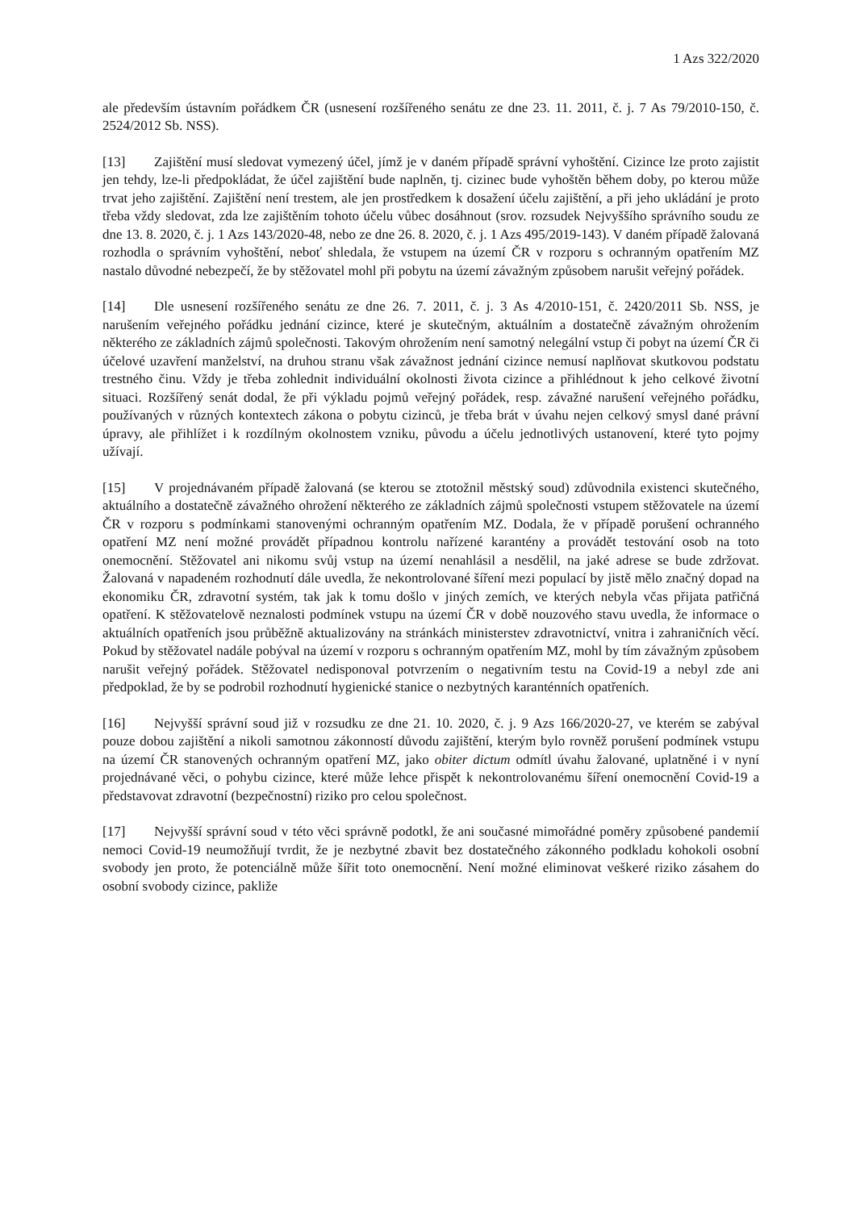1 Azs 322/2020
ale především ústavním pořádkem ČR (usnesení rozšířeného senátu ze dne 23. 11. 2011, č. j. 7 As 79/2010-150, č. 2524/2012 Sb. NSS).
[13] Zajištění musí sledovat vymezený účel, jímž je v daném případě správní vyhoštění. Cizince lze proto zajistit jen tehdy, lze-li předpokládat, že účel zajištění bude naplněn, tj. cizinec bude vyhoštěn během doby, po kterou může trvat jeho zajištění. Zajištění není trestem, ale jen prostředkem k dosažení účelu zajištění, a při jeho ukládání je proto třeba vždy sledovat, zda lze zajištěním tohoto účelu vůbec dosáhnout (srov. rozsudek Nejvyššího správního soudu ze dne 13. 8. 2020, č. j. 1 Azs 143/2020-48, nebo ze dne 26. 8. 2020, č. j. 1 Azs 495/2019-143). V daném případě žalovaná rozhodla o správním vyhoštění, neboť shledala, že vstupem na území ČR v rozporu s ochranným opatřením MZ nastalo důvodné nebezpečí, že by stěžovatel mohl při pobytu na území závažným způsobem narušit veřejný pořádek.
[14] Dle usnesení rozšířeného senátu ze dne 26. 7. 2011, č. j. 3 As 4/2010-151, č. 2420/2011 Sb. NSS, je narušením veřejného pořádku jednání cizince, které je skutečným, aktuálním a dostatečně závažným ohrožením některého ze základních zájmů společnosti. Takovým ohrožením není samotný nelegální vstup či pobyt na území ČR či účelové uzavření manželství, na druhou stranu však závažnost jednání cizince nemusí naplňovat skutkovou podstatu trestného činu. Vždy je třeba zohlednit individuální okolnosti života cizince a přihlédnout k jeho celkové životní situaci. Rozšířený senát dodal, že při výkladu pojmů veřejný pořádek, resp. závažné narušení veřejného pořádku, používaných v různých kontextech zákona o pobytu cizinců, je třeba brát v úvahu nejen celkový smysl dané právní úpravy, ale přihlížet i k rozdílným okolnostem vzniku, původu a účelu jednotlivých ustanovení, které tyto pojmy užívají.
[15] V projednávaném případě žalovaná (se kterou se ztotožnil městský soud) zdůvodnila existenci skutečného, aktuálního a dostatečně závažného ohrožení některého ze základních zájmů společnosti vstupem stěžovatele na území ČR v rozporu s podmínkami stanovenými ochranným opatřením MZ. Dodala, že v případě porušení ochranného opatření MZ není možné provádět případnou kontrolu nařízené karantény a provádět testování osob na toto onemocnění. Stěžovatel ani nikomu svůj vstup na území nenahlásil a nesdělil, na jaké adrese se bude zdržovat. Žalovaná v napadeném rozhodnutí dále uvedla, že nekontrolované šíření mezi populací by jistě mělo značný dopad na ekonomiku ČR, zdravotní systém, tak jak k tomu došlo v jiných zemích, ve kterých nebyla včas přijata patřičná opatření. K stěžovatelově neznalosti podmínek vstupu na území ČR v době nouzového stavu uvedla, že informace o aktuálních opatřeních jsou průběžně aktualizovány na stránkách ministerstev zdravotnictví, vnitra i zahraničních věcí. Pokud by stěžovatel nadále pobýval na území v rozporu s ochranným opatřením MZ, mohl by tím závažným způsobem narušit veřejný pořádek. Stěžovatel nedisponoval potvrzením o negativním testu na Covid-19 a nebyl zde ani předpoklad, že by se podrobil rozhodnutí hygienické stanice o nezbytných karanténních opatřeních.
[16] Nejvyšší správní soud již v rozsudku ze dne 21. 10. 2020, č. j. 9 Azs 166/2020-27, ve kterém se zabýval pouze dobou zajištění a nikoli samotnou zákonností důvodu zajištění, kterým bylo rovněž porušení podmínek vstupu na území ČR stanovených ochranným opatření MZ, jako obiter dictum odmítl úvahu žalované, uplatněné i v nyní projednávané věci, o pohybu cizince, které může lehce přispět k nekontrolovanému šíření onemocnění Covid-19 a představovat zdravotní (bezpečnostní) riziko pro celou společnost.
[17] Nejvyšší správní soud v této věci správně podotkl, že ani současné mimořádné poměry způsobené pandemií nemoci Covid-19 neumožňují tvrdit, že je nezbytné zbavit bez dostatečného zákonného podkladu kohokoli osobní svobody jen proto, že potenciálně může šířit toto onemocnění. Není možné eliminovat veškeré riziko zásahem do osobní svobody cizince, pakliže